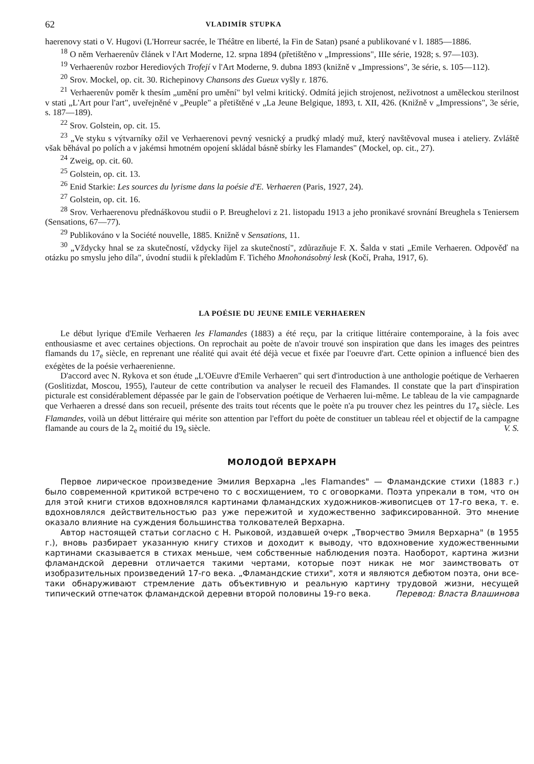62 VLADIMÍR STUPKA
haerenovy stati o V. Hugovi (L'Horreur sacrée, le Théâtre en liberté, la Fin de Satan) psané a publikované v l. 1885—1886.
<sup>18</sup> O něm Verhaerenův článek v l'Art Moderne, 12. srpna 1894 (přetištěno v „Impressions", IIIe série, 1928; s. 97—103).
<sup>19</sup> Verhaerenův rozbor Herediových Trofejí v l'Art Moderne, 9. dubna 1893 (knižně v „Impressions", 3e série, s. 105—112).
<sup>20</sup> Srov. Mockel, op. cit. 30. Richepinovy Chansons des Gueux vyšly r. 1876.
<sup>21</sup> Verhaerenův poměr k thesím „umění pro umění" byl velmi kritický. Odmítá jejich strojenost, neživotnost a uměleckou sterilnost v stati „L'Art pour l'art", uveřejněné v „Peuple" a přetištěné v „La Jeune Belgique, 1893, t. XII, 426. (Knižně v „Impressions", 3e série, s. 187—189).
<sup>22</sup> Srov. Golstein, op. cit. 15.
<sup>23</sup> „Ve styku s výtvarníky ožil ve Verhaerenovi pevný vesnický a prudký mladý muž, který navštěvoval musea i ateliery. Zvláště však běhával po polích a v jakémsi hmotném opojení skládal básně sbírky les Flamandes" (Mockel, op. cit., 27).
<sup>24</sup> Zweig, op. cit. 60.
<sup>25</sup> Golstein, op. cit. 13.
<sup>26</sup> Enid Starkie: Les sources du lyrisme dans la poésie d'E. Verhaeren (Paris, 1927, 24).
<sup>27</sup> Golstein, op. cit. 16.
<sup>28</sup> Srov. Verhaerenovu přednáškovou studii o P. Breughelovi z 21. listopadu 1913 a jeho pronikavé srovnání Breughela s Teniersem (Sensations, 67—77).
<sup>29</sup> Publikováno v la Société nouvelle, 1885. Knižně v Sensations, 11.
<sup>30</sup> „Vždycky hnal se za skutečností, vždycky řijel za skutečností", zdůrazňuje F. X. Šalda v stati „Emile Verhaeren. Odpověď na otázku po smyslu jeho díla", úvodní studii k překladům F. Tichého Mnohonásobný lesk (Kočí, Praha, 1917, 6).
LA POÉSIE DU JEUNE EMILE VERHAEREN
Le début lyrique d'Emile Verhaeren les Flamandes (1883) a été reçu, par la critique littéraire contemporaine, à la fois avec enthousiasme et avec certaines objections. On reprochait au poète de n'avoir trouvé son inspiration que dans les images des peintres flamands du 17<sub>e</sub> siècle, en reprenant une réalité qui avait été déjà vecue et fixée par l'oeuvre d'art. Cette opinion a influencé bien des exégètes de la poésie verhaerenienne.
D'accord avec N. Rykova et son étude „L'OEuvre d'Emile Verhaeren" qui sert d'introduction à une anthologie poétique de Verhaeren (Goslitizdat, Moscou, 1955), l'auteur de cette contribution va analyser le recueil des Flamandes. Il constate que la part d'inspiration picturale est considérablement dépassée par le gain de l'observation poétique de Verhaeren lui-même. Le tableau de la vie campagnarde que Verhaeren a dressé dans son recueil, présente des traits tout récents que le poète n'a pu trouver chez les peintres du 17<sub>e</sub> siècle. Les Flamandes, voilà un début littéraire qui mérite son attention par l'effort du poète de constituer un tableau réel et objectif de la campagne flamande au cours de la 2<sub>e</sub> moitié du 19<sub>e</sub> siècle. V. S.
МОЛОДОЙ ВЕРХАРН
Первое лирическое произведение Эмилия Верхарна „les Flamandes" — Фламандские стихи (1883 г.) было современной критикой встречено то с восхищением, то с оговорками. Поэта упрекали в том, что он для этой книги стихов вдохновлялся картинами фламандских художников-живописцев от 17-го века, т. е. вдохновлялся действительностью раз уже пережитой и художественно зафиксированной. Это мнение оказало влияние на суждения большинства толкователей Верхарна.
Автор настоящей статьи согласно с Н. Рыковой, издавшей очерк „Творчество Эмиля Верхарна" (в 1955 г.), вновь разбирает указанную книгу стихов и доходит к выводу, что вдохновение художественными картинами сказывается в стихах меньше, чем собственные наблюдения поэта. Наоборот, картина жизни фламандской деревни отличается такими чертами, которые поэт никак не мог заимствовать от изобразительных произведений 17-го века. „Фламандские стихи", хотя и являются дебютом поэта, они все-таки обнаруживают стремление дать объективную и реальную картину трудовой жизни, несущей типический отпечаток фламандской деревни второй половины 19-го века. Перевод: Власта Влашинова